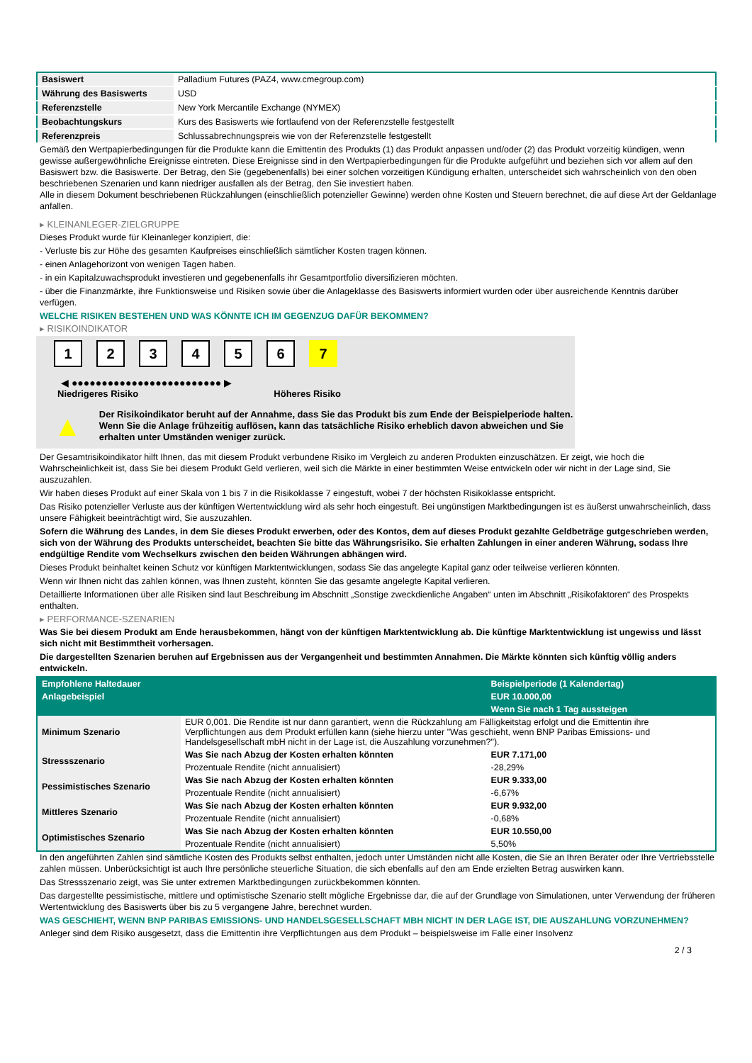| Basiswert | Palladium Futures (PAZ4, www.cmegroup.com) |
| Währung des Basiswerts | USD |
| Referenzstelle | New York Mercantile Exchange (NYMEX) |
| Beobachtungskurs | Kurs des Basiswerts wie fortlaufend von der Referenzstelle festgestellt |
| Referenzpreis | Schlussabrechnungspreis wie von der Referenzstelle festgestellt |
Gemäß den Wertpapierbedingungen für die Produkte kann die Emittentin des Produkts (1) das Produkt anpassen und/oder (2) das Produkt vorzeitig kündigen, wenn gewisse außergewöhnliche Ereignisse eintreten. Diese Ereignisse sind in den Wertpapierbedingungen für die Produkte aufgeführt und beziehen sich vor allem auf den Basiswert bzw. die Basiswerte. Der Betrag, den Sie (gegebenenfalls) bei einer solchen vorzeitigen Kündigung erhalten, unterscheidet sich wahrscheinlich von den oben beschriebenen Szenarien und kann niedriger ausfallen als der Betrag, den Sie investiert haben.
Alle in diesem Dokument beschriebenen Rückzahlungen (einschließlich potenzieller Gewinne) werden ohne Kosten und Steuern berechnet, die auf diese Art der Geldanlage anfallen.
▸ KLEINANLEGER-ZIELGRUPPE
Dieses Produkt wurde für Kleinanleger konzipiert, die:
- Verluste bis zur Höhe des gesamten Kaufpreises einschließlich sämtlicher Kosten tragen können.
- einen Anlagehorizont von wenigen Tagen haben.
- in ein Kapitalzuwachsprodukt investieren und gegebenenfalls ihr Gesamtportfolio diversifizieren möchten.
- über die Finanzmärkte, ihre Funktionsweise und Risiken sowie über die Anlageklasse des Basiswerts informiert wurden oder über ausreichende Kenntnis darüber verfügen.
WELCHE RISIKEN BESTEHEN UND WAS KÖNNTE ICH IM GEGENZUG DAFÜR BEKOMMEN?
▸ RISIKOINDIKATOR
123456 7
◀ ●●●●●●●●●●●●●●●●●●●●●●●●● ▶
Niedrigeres Risiko Höheres Risiko
▲
Der Risikoindikator beruht auf der Annahme, dass Sie das Produkt bis zum Ende der Beispielperiode halten.
Wenn Sie die Anlage frühzeitig auflösen, kann das tatsächliche Risiko erheblich davon abweichen und Sie erhalten unter Umständen weniger zurück.
Der Gesamtrisikoindikator hilft Ihnen, das mit diesem Produkt verbundene Risiko im Vergleich zu anderen Produkten einzuschätzen. Er zeigt, wie hoch die Wahrscheinlichkeit ist, dass Sie bei diesem Produkt Geld verlieren, weil sich die Märkte in einer bestimmten Weise entwickeln oder wir nicht in der Lage sind, Sie auszuzahlen.
Wir haben dieses Produkt auf einer Skala von 1 bis 7 in die Risikoklasse 7 eingestuft, wobei 7 der höchsten Risikoklasse entspricht.
Das Risiko potenzieller Verluste aus der künftigen Wertentwicklung wird als sehr hoch eingestuft. Bei ungünstigen Marktbedingungen ist es äußerst unwahrscheinlich, dass unsere Fähigkeit beeinträchtigt wird, Sie auszuzahlen.
Sofern die Währung des Landes, in dem Sie dieses Produkt erwerben, oder des Kontos, dem auf dieses Produkt gezahlte Geldbeträge gutgeschrieben werden, sich von der Währung des Produkts unterscheidet, beachten Sie bitte das Währungsrisiko. Sie erhalten Zahlungen in einer anderen Währung, sodass Ihre endgültige Rendite vom Wechselkurs zwischen den beiden Währungen abhängen wird.
Dieses Produkt beinhaltet keinen Schutz vor künftigen Marktentwicklungen, sodass Sie das angelegte Kapital ganz oder teilweise verlieren könnten.
Wenn wir Ihnen nicht das zahlen können, was Ihnen zusteht, könnten Sie das gesamte angelegte Kapital verlieren.
Detaillierte Informationen über alle Risiken sind laut Beschreibung im Abschnitt „Sonstige zweckdienliche Angaben“ unten im Abschnitt „Risikofaktoren“ des Prospekts enthalten.
▸ PERFORMANCE-SZENARIEN
Was Sie bei diesem Produkt am Ende herausbekommen, hängt von der künftigen Marktentwicklung ab. Die künftige Marktentwicklung ist ungewiss und lässt sich nicht mit Bestimmtheit vorhersagen.
Die dargestellten Szenarien beruhen auf Ergebnissen aus der Vergangenheit und bestimmten Annahmen. Die Märkte könnten sich künftig völlig anders entwickeln.
| Empfohlene Haltedauer | | Beispielperiode (1 Kalendertag) |
| Anlagebeispiel | | EUR 10.000,00 |
| | | Wenn Sie nach 1 Tag aussteigen |
| Minimum Szenario | EUR 0,001. Die Rendite ist nur dann garantiert, wenn die Rückzahlung am Fälligkeitstag erfolgt und die Emittentin ihre Verpflichtungen aus dem Produkt erfüllen kann (siehe hierzu unter "Was geschieht, wenn BNP Paribas Emissions- und Handelsgesellschaft mbH nicht in der Lage ist, die Auszahlung vorzunehmen?"). | |
| Stressszenario | Was Sie nach Abzug der Kosten erhalten könnten | EUR 7.171,00 |
| | Prozentuale Rendite (nicht annualisiert) | -28,29% |
| Pessimistisches Szenario | Was Sie nach Abzug der Kosten erhalten könnten | EUR 9.333,00 |
| | Prozentuale Rendite (nicht annualisiert) | -6,67% |
| Mittleres Szenario | Was Sie nach Abzug der Kosten erhalten könnten | EUR 9.932,00 |
| | Prozentuale Rendite (nicht annualisiert) | -0,68% |
| Optimistisches Szenario | Was Sie nach Abzug der Kosten erhalten könnten | EUR 10.550,00 |
| | Prozentuale Rendite (nicht annualisiert) | 5,50% |
In den angeführten Zahlen sind sämtliche Kosten des Produkts selbst enthalten, jedoch unter Umständen nicht alle Kosten, die Sie an Ihren Berater oder Ihre Vertriebsstelle zahlen müssen. Unberücksichtigt ist auch Ihre persönliche steuerliche Situation, die sich ebenfalls auf den am Ende erzielten Betrag auswirken kann.
Das Stressszenario zeigt, was Sie unter extremen Marktbedingungen zurückbekommen könnten.
Das dargestellte pessimistische, mittlere und optimistische Szenario stellt mögliche Ergebnisse dar, die auf der Grundlage von Simulationen, unter Verwendung der früheren Wertentwicklung des Basiswerts über bis zu 5 vergangene Jahre, berechnet wurden.
WAS GESCHIEHT, WENN BNP PARIBAS EMISSIONS- UND HANDELSGESELLSCHAFT MBH NICHT IN DER LAGE IST, DIE AUSZAHLUNG VORZUNEHMEN?
Anleger sind dem Risiko ausgesetzt, dass die Emittentin ihre Verpflichtungen aus dem Produkt – beispielsweise im Falle einer Insolvenz
2 / 3